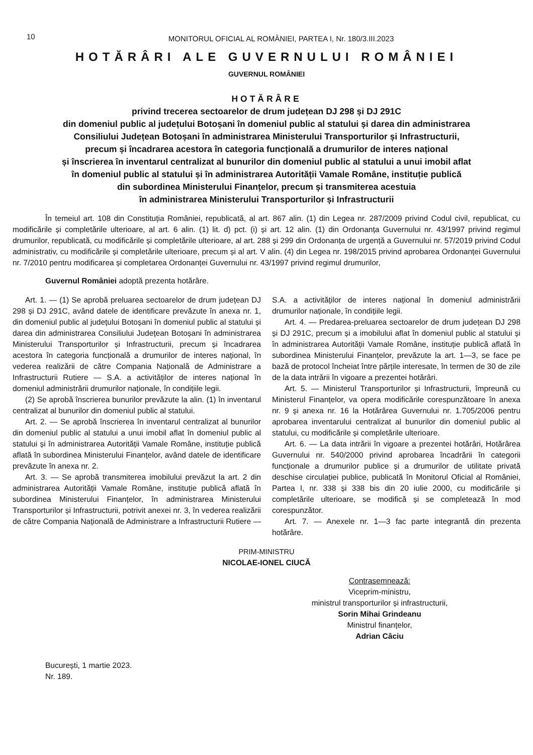10
MONITORUL OFICIAL AL ROMÂNIEI, PARTEA I, Nr. 180/3.III.2023
HOTĂRÂRI ALE GUVERNULUI ROMÂNIEI
GUVERNUL ROMÂNIEI
HOTĂRÂRE
privind trecerea sectoarelor de drum județean DJ 298 și DJ 291C
din domeniul public al județului Botoșani în domeniul public al statului și darea din administrarea
Consiliului Județean Botoșani în administrarea Ministerului Transporturilor și Infrastructurii,
precum și încadrarea acestora în categoria funcțională a drumurilor de interes național
și înscrierea în inventarul centralizat al bunurilor din domeniul public al statului a unui imobil aflat
în domeniul public al statului și în administrarea Autorității Vamale Române, instituție publică
din subordinea Ministerului Finanțelor, precum și transmiterea acestuia
în administrarea Ministerului Transporturilor și Infrastructurii
În temeiul art. 108 din Constituția României, republicată, al art. 867 alin. (1) din Legea nr. 287/2009 privind Codul civil, republicat, cu modificările și completările ulterioare, al art. 6 alin. (1) lit. d) pct. (i) și art. 12 alin. (1) din Ordonanța Guvernului nr. 43/1997 privind regimul drumurilor, republicată, cu modificările și completările ulterioare, al art. 288 și 299 din Ordonanța de urgență a Guvernului nr. 57/2019 privind Codul administrativ, cu modificările și completările ulterioare, precum și al art. V alin. (4) din Legea nr. 198/2015 privind aprobarea Ordonanței Guvernului nr. 7/2010 pentru modificarea și completarea Ordonanței Guvernului nr. 43/1997 privind regimul drumurilor,
Guvernul României adoptă prezenta hotărâre.
Art. 1. — (1) Se aprobă preluarea sectoarelor de drum județean DJ 298 și DJ 291C, având datele de identificare prevăzute în anexa nr. 1, din domeniul public al județului Botoșani în domeniul public al statului și darea din administrarea Consiliului Județean Botoșani în administrarea Ministerului Transporturilor și Infrastructurii, precum și încadrarea acestora în categoria funcțională a drumurilor de interes național, în vederea realizării de către Compania Națională de Administrare a Infrastructurii Rutiere — S.A. a activităților de interes național în domeniul administrării drumurilor naționale, în condițiile legii.
(2) Se aprobă înscrierea bunurilor prevăzute la alin. (1) în inventarul centralizat al bunurilor din domeniul public al statului.
Art. 2. — Se aprobă înscrierea în inventarul centralizat al bunurilor din domeniul public al statului a unui imobil aflat în domeniul public al statului și în administrarea Autorității Vamale Române, instituție publică aflată în subordinea Ministerului Finanțelor, având datele de identificare prevăzute în anexa nr. 2.
Art. 3. — Se aprobă transmiterea imobilului prevăzut la art. 2 din administrarea Autorității Vamale Române, instituție publică aflată în subordinea Ministerului Finanțelor, în administrarea Ministerului Transporturilor și Infrastructurii, potrivit anexei nr. 3, în vederea realizării de către Compania Națională de Administrare a Infrastructurii Rutiere — S.A. a activităților de interes național în domeniul administrării drumurilor naționale, în condițiile legii.
Art. 4. — Predarea-preluarea sectoarelor de drum județean DJ 298 și DJ 291C, precum și a imobilului aflat în domeniul public al statului și în administrarea Autorității Vamale Române, instituție publică aflată în subordinea Ministerului Finanțelor, prevăzute la art. 1—3, se face pe bază de protocol încheiat între părțile interesate, în termen de 30 de zile de la data intrării în vigoare a prezentei hotărâri.
Art. 5. — Ministerul Transporturilor și Infrastructurii, împreună cu Ministerul Finanțelor, va opera modificările corespunzătoare în anexa nr. 9 și anexa nr. 16 la Hotărârea Guvernului nr. 1.705/2006 pentru aprobarea inventarului centralizat al bunurilor din domeniul public al statului, cu modificările și completările ulterioare.
Art. 6. — La data intrării în vigoare a prezentei hotărâri, Hotărârea Guvernului nr. 540/2000 privind aprobarea încadrării în categorii funcționale a drumurilor publice și a drumurilor de utilitate privată deschise circulației publice, publicată în Monitorul Oficial al României, Partea I, nr. 338 și 338 bis din 20 iulie 2000, cu modificările și completările ulterioare, se modifică și se completează în mod corespunzător.
Art. 7. — Anexele nr. 1—3 fac parte integrantă din prezenta hotărâre.
PRIM-MINISTRU
NICOLAE-IONEL CIUCĂ
Contrasemnează:
Viceprim-ministru,
ministrul transporturilor și infrastructurii,
Sorin Mihai Grindeanu
Ministrul finanțelor,
Adrian Câciu
București, 1 martie 2023.
Nr. 189.